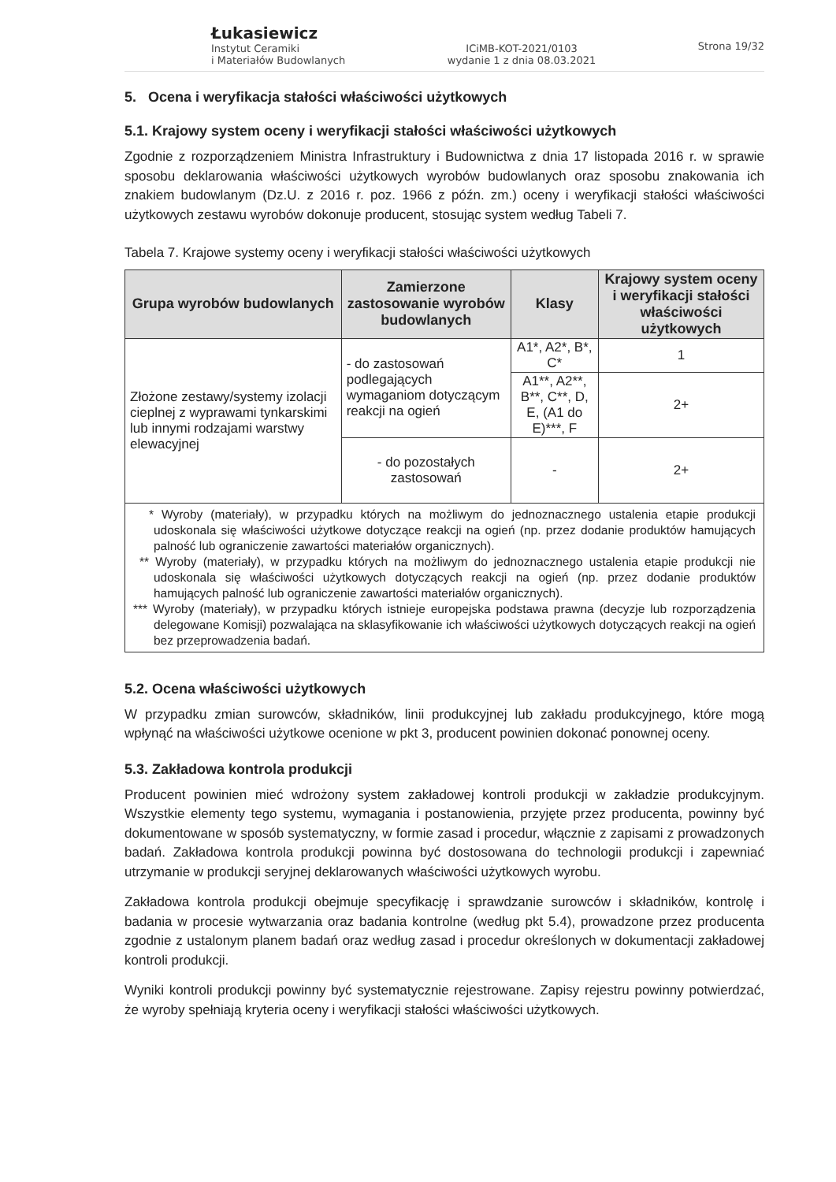Łukasiewicz
Instytut Ceramiki
i Materiałów Budowlanych
ICiMB-KOT-2021/0103
wydanie 1 z dnia 08.03.2021
Strona 19/32
5. Ocena i weryfikacja stałości właściwości użytkowych
5.1. Krajowy system oceny i weryfikacji stałości właściwości użytkowych
Zgodnie z rozporządzeniem Ministra Infrastruktury i Budownictwa z dnia 17 listopada 2016 r. w sprawie sposobu deklarowania właściwości użytkowych wyrobów budowlanych oraz sposobu znakowania ich znakiem budowlanym (Dz.U. z 2016 r. poz. 1966 z późn. zm.) oceny i weryfikacji stałości właściwości użytkowych zestawu wyrobów dokonuje producent, stosując system według Tabeli 7.
Tabela 7. Krajowe systemy oceny i weryfikacji stałości właściwości użytkowych
| Grupa wyrobów budowlanych | Zamierzone zastosowanie wyrobów budowlanych | Klasy | Krajowy system oceny i weryfikacji stałości właściwości użytkowych |
| --- | --- | --- | --- |
| Złożone zestawy/systemy izolacji cieplnej z wyprawami tynkarskimi lub innymi rodzajami warstwy elewacyjnej | - do zastosowań podlegających wymaganiom dotyczącym reakcji na ogień | A1*, A2*, B*, C* | 1 |
| | | A1**, A2**, B**, C**, D, E, (A1 do E)***, F | 2+ |
| | - do pozostałych zastosowań | - | 2+ |
| * Wyroby (materiały), w przypadku których na możliwym do jednoznacznego ustalenia etapie produkcji udoskonala się właściwości użytkowe dotyczące reakcji na ogień (np. przez dodanie produktów hamujących palność lub ograniczenie zawartości materiałów organicznych). ** Wyroby (materiały), w przypadku których na możliwym do jednoznacznego ustalenia etapie produkcji nie udoskonala się właściwości użytkowych dotyczących reakcji na ogień (np. przez dodanie produktów hamujących palność lub ograniczenie zawartości materiałów organicznych). *** Wyroby (materiały), w przypadku których istnieje europejska podstawa prawna (decyzje lub rozporządzenia delegowane Komisji) pozwalająca na sklasyfikowanie ich właściwości użytkowych dotyczących reakcji na ogień bez przeprowadzenia badań. | | | |
5.2. Ocena właściwości użytkowych
W przypadku zmian surowców, składników, linii produkcyjnej lub zakładu produkcyjnego, które mogą wpłynąć na właściwości użytkowe ocenione w pkt 3, producent powinien dokonać ponownej oceny.
5.3. Zakładowa kontrola produkcji
Producent powinien mieć wdrożony system zakładowej kontroli produkcji w zakładzie produkcyjnym. Wszystkie elementy tego systemu, wymagania i postanowienia, przyjęte przez producenta, powinny być dokumentowane w sposób systematyczny, w formie zasad i procedur, włącznie z zapisami z prowadzonych badań. Zakładowa kontrola produkcji powinna być dostosowana do technologii produkcji i zapewniać utrzymanie w produkcji seryjnej deklarowanych właściwości użytkowych wyrobu.
Zakładowa kontrola produkcji obejmuje specyfikację i sprawdzanie surowców i składników, kontrolę i badania w procesie wytwarzania oraz badania kontrolne (według pkt 5.4), prowadzone przez producenta zgodnie z ustalonym planem badań oraz według zasad i procedur określonych w dokumentacji zakładowej kontroli produkcji.
Wyniki kontroli produkcji powinny być systematycznie rejestrowane. Zapisy rejestru powinny potwierdzać, że wyroby spełniają kryteria oceny i weryfikacji stałości właściwości użytkowych.